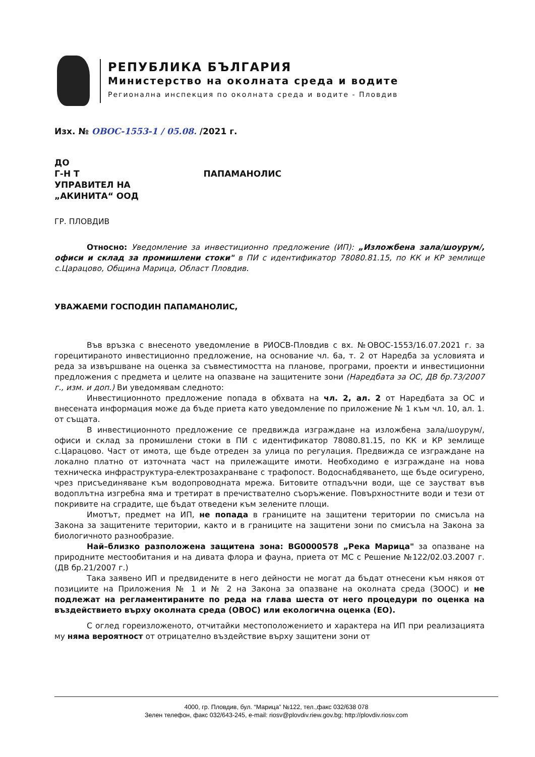РЕПУБЛИКА БЪЛГАРИЯ
Министерство на околната среда и водите
Регионална инспекция по околната среда и водите - Пловдив
Изх. № ОВОС-1553-1 / 05.08. /2021 г.
ДО
Г-Н Т ПАПАМАНОЛИС
УПРАВИТЕЛ НА
„АКИНИТА“ ООД
ГР. ПЛОВДИВ
Относно: Уведомление за инвестиционно предложение (ИП): „Изложбена зала/шоурум/, офиси и склад за промишлени стоки" в ПИ с идентификатор 78080.81.15, по КК и КР землище с.Царацово, Община Марица, Област Пловдив.
УВАЖАЕМИ ГОСПОДИН ПАПАМАНОЛИС,
Във връзка с внесеното уведомление в РИОСВ-Пловдив с вх. №ОВОС-1553/16.07.2021 г. за горецитираното инвестиционно предложение, на основание чл. 6а, т. 2 от Наредба за условията и реда за извършване на оценка за съвместимостта на планове, програми, проекти и инвестиционни предложения с предмета и целите на опазване на защитените зони (Наредбата за ОС, ДВ бр.73/2007 г., изм. и доп.) Ви уведомявам следното:
Инвестиционното предложение попада в обхвата на чл. 2, ал. 2 от Наредбата за ОС и внесената информация може да бъде приета като уведомление по приложение № 1 към чл. 10, ал. 1. от същата.
В инвестиционното предложение се предвижда изграждане на изложбена зала/шоурум/, офиси и склад за промишлени стоки в ПИ с идентификатор 78080.81.15, по КК и КР землище с.Царацово. Част от имота, ще бъде отреден за улица по регулация. Предвижда се изграждане на локално платно от източната част на прилежащите имоти. Необходимо е изграждане на нова техническа инфраструктура-електрозахранване с трафопост. Водоснабдяването, ще бъде осигурено, чрез присъединяване към водопроводната мрежа. Битовите отпадъчни води, ще се заустват във водоплътна изгребна яма и третират в пречиствателно съоръжение. Повърхностните води и тези от покривите на сградите, ще бъдат отведени към зелените площи.
Имотът, предмет на ИП, не попада в границите на защитени територии по смисъла на Закона за защитените територии, както и в границите на защитени зони по смисъла на Закона за биологичното разнообразие.
Най–близко разположена защитена зона: BG0000578 „Река Марица" за опазване на природните местообитания и на дивата флора и фауна, приета от МС с Решение №122/02.03.2007 г. (ДВ бр.21/2007 г.)
Така заявено ИП и предвидените в него дейности не могат да бъдат отнесени към някоя от позициите на Приложения № 1 и № 2 на Закона за опазване на околната среда (ЗООС) и не подлежат на регламентираните по реда на глава шеста от него процедури по оценка на въздействието върху околната среда (ОВОС) или екологична оценка (ЕО).
С оглед гореизложеното, отчитайки местоположението и характера на ИП при реализацията му няма вероятност от отрицателно въздействие върху защитени зони от
4000, гр. Пловдив, бул. “Марица” №122, тел.,факс 032/638 078
Зелен телефон, факс 032/643-245, e-mail: riosv@plovdiv.riew.gov.bg; http://plovdiv.riosv.com